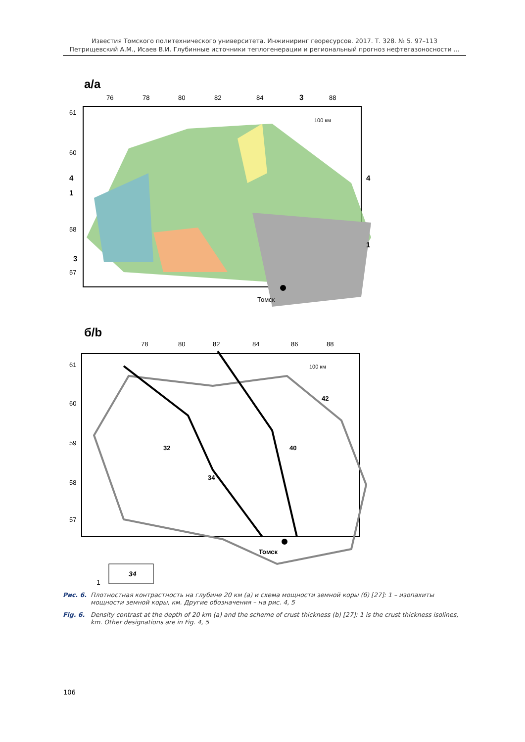Известия Томского политехнического университета. Инжиниринг георесурсов. 2017. Т. 328. № 5. 97–113
Петрищевский А.М., Исаев В.И. Глубинные источники теплогенерации и региональный прогноз нефтегазоносности ...
a/a
76
78
80
82
84
3
88
61
60
58
57
4
1
3
4
1
100 км
Томск
б/b
78
80
82
84
86
88
61
60
59
58
57
32
34
40
42
100 км
Томск
34
1
Рис. 6. Плотностная контрастность на глубине 20 км (а) и схема мощности земной коры (б) [27]: 1 – изопахиты мощности земной коры, км. Другие обозначения – на рис. 4, 5
Fig. 6. Density contrast at the depth of 20 km (a) and the scheme of crust thickness (b) [27]: 1 is the crust thickness isolines, km. Other designations are in Fig. 4, 5
106